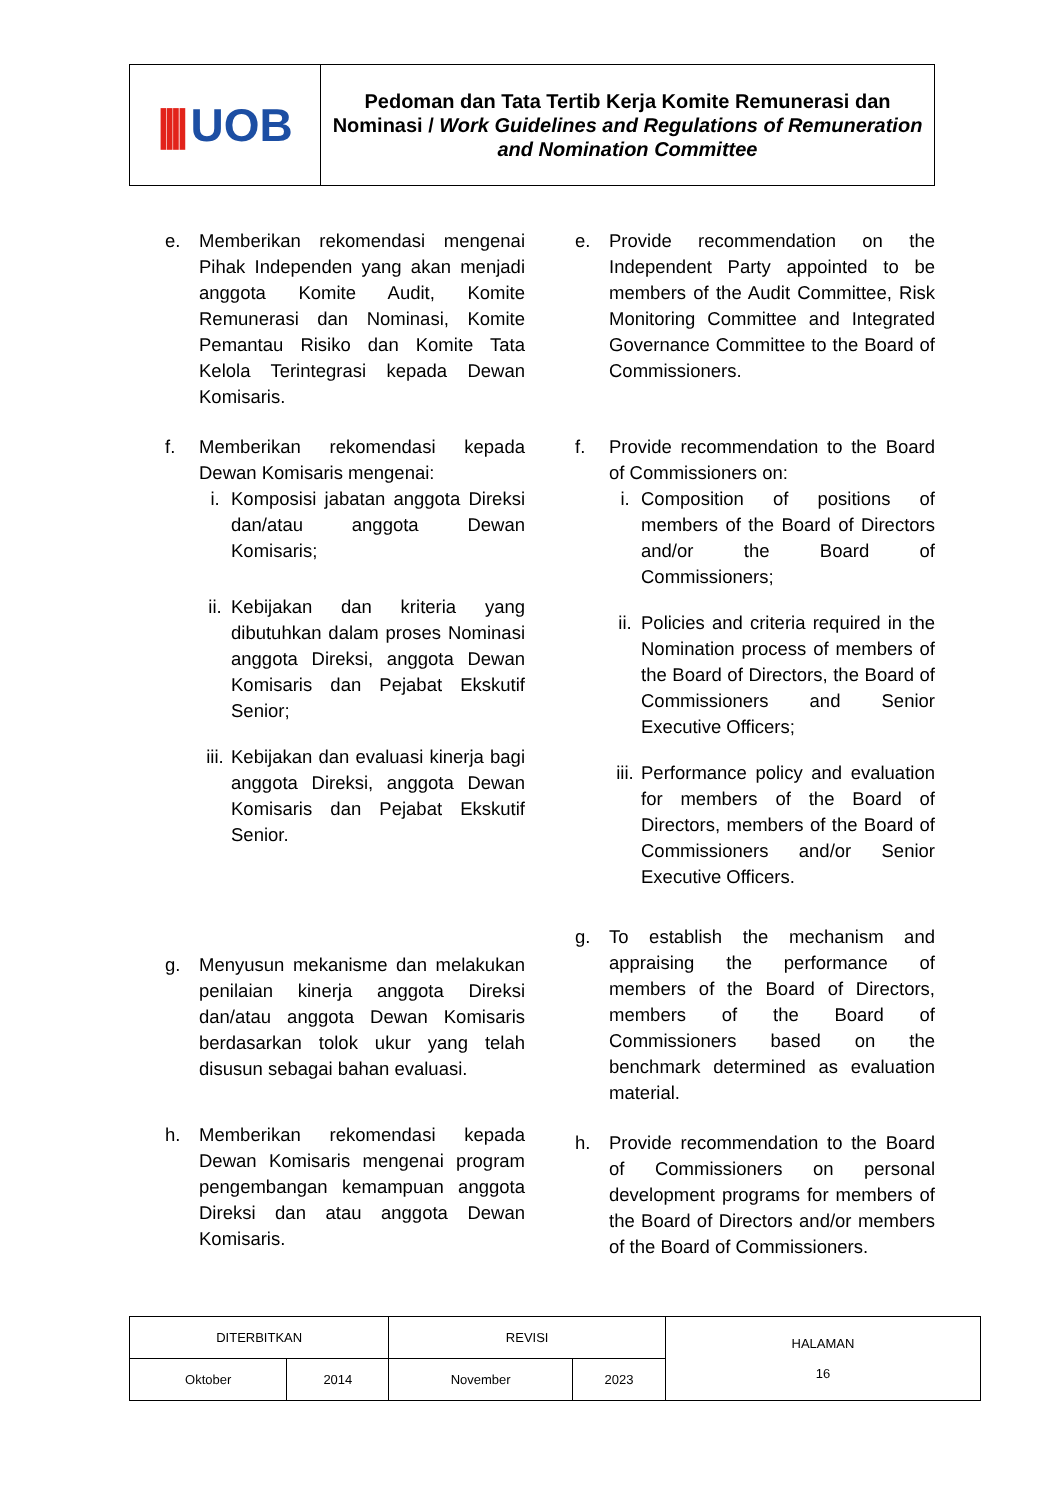|||| UOB
Pedoman dan Tata Tertib Kerja Komite Remunerasi dan Nominasi / Work Guidelines and Regulations of Remuneration and Nomination Committee
e. Memberikan rekomendasi mengenai Pihak Independen yang akan menjadi anggota Komite Audit, Komite Remunerasi dan Nominasi, Komite Pemantau Risiko dan Komite Tata Kelola Terintegrasi kepada Dewan Komisaris.
f. Memberikan rekomendasi kepada Dewan Komisaris mengenai:
i. Komposisi jabatan anggota Direksi dan/atau anggota Dewan Komisaris;
ii.
Kebijakan dan kriteria yang dibutuhkan dalam proses Nominasi anggota Direksi, anggota Dewan Komisaris dan Pejabat Ekskutif Senior;
iii.
Kebijakan dan evaluasi kinerja bagi anggota Direksi, anggota Dewan Komisaris dan Pejabat Ekskutif Senior.
g. Menyusun mekanisme dan melakukan penilaian kinerja anggota Direksi dan/atau anggota Dewan Komisaris berdasarkan tolok ukur yang telah disusun sebagai bahan evaluasi.
h. Memberikan rekomendasi kepada Dewan Komisaris mengenai program pengembangan kemampuan anggota Direksi dan atau anggota Dewan Komisaris.
e. Provide recommendation on the Independent Party appointed to be members of the Audit Committee, Risk Monitoring Committee and Integrated Governance Committee to the Board of Commissioners.
f. Provide recommendation to the Board of Commissioners on:
i. Composition of positions of members of the Board of Directors and/or the Board of Commissioners;
ii.
Policies and criteria required in the Nomination process of members of the Board of Directors, the Board of Commissioners and Senior Executive Officers;
iii.
Performance policy and evaluation for members of the Board of Directors, members of the Board of Commissioners and/or Senior Executive Officers.
g. To establish the mechanism and appraising the performance of members of the Board of Directors, members of the Board of Commissioners based on the benchmark determined as evaluation material.
h. Provide recommendation to the Board of Commissioners on personal development programs for members of the Board of Directors and/or members of the Board of Commissioners.
| DITERBITKAN | | REVISI | | HALAMAN 16 |
| Oktober | 2014 | November | 2023 | |